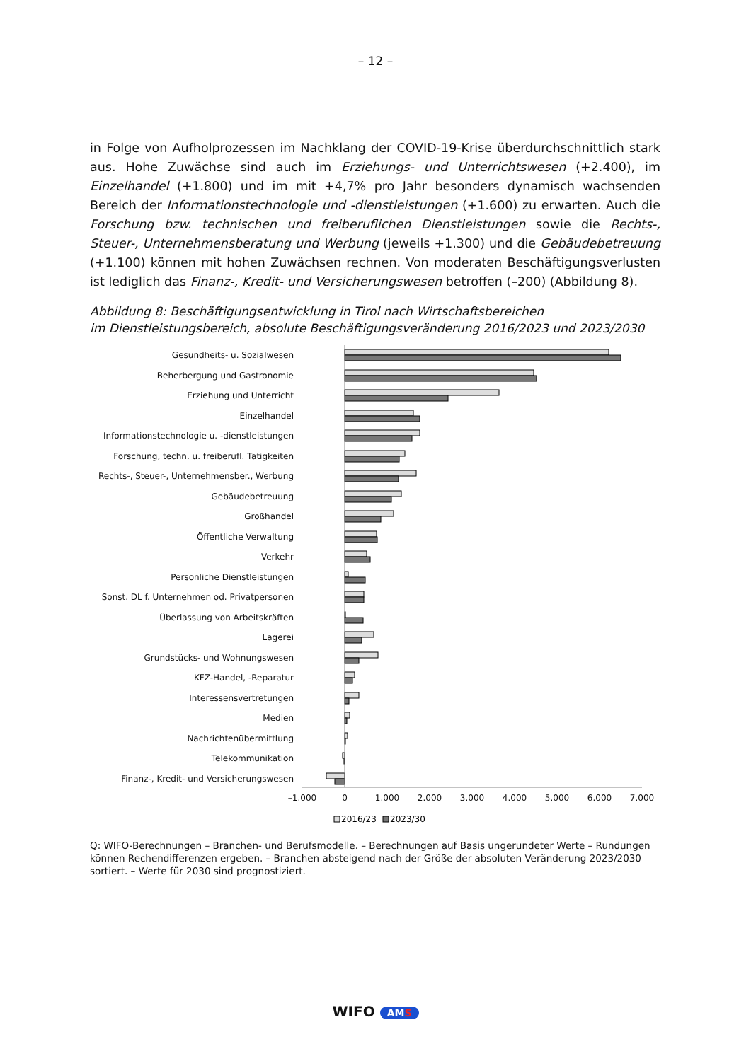– 12 –
in Folge von Aufholprozessen im Nachklang der COVID-19-Krise überdurchschnittlich stark aus. Hohe Zuwächse sind auch im Erziehungs- und Unterrichtswesen (+2.400), im Einzelhandel (+1.800) und im mit +4,7% pro Jahr besonders dynamisch wachsenden Bereich der Informationstechnologie und -dienstleistungen (+1.600) zu erwarten. Auch die Forschung bzw. technischen und freiberuflichen Dienstleistungen sowie die Rechts-, Steuer-, Unternehmensberatung und Werbung (jeweils +1.300) und die Gebäudebetreuung (+1.100) können mit hohen Zuwächsen rechnen. Von moderaten Beschäftigungsverlusten ist lediglich das Finanz-, Kredit- und Versicherungswesen betroffen (–200) (Abbildung 8).
Abbildung 8: Beschäftigungsentwicklung in Tirol nach Wirtschaftsbereichen
im Dienstleistungsbereich, absolute Beschäftigungsveränderung 2016/2023 und 2023/2030
Gesundheits- u. Sozialwesen
Beherbergung und Gastronomie
Erziehung und Unterricht
Einzelhandel
Informationstechnologie u. -dienstleistungen
Forschung, techn. u. freiberufl. Tätigkeiten
Rechts-, Steuer-, Unternehmensber., Werbung
Gebäudebetreuung
Großhandel
Öffentliche Verwaltung
Verkehr
Persönliche Dienstleistungen
Sonst. DL f. Unternehmen od. Privatpersonen
Überlassung von Arbeitskräften
Lagerei
Grundstücks- und Wohnungswesen
KFZ-Handel, -Reparatur
Interessensvertretungen
Medien
Nachrichtenübermittlung
Telekommunikation
Finanz-, Kredit- und Versicherungswesen
–1.000
0
1.000
2.000
3.000
4.000
5.000
6.000
7.000
2016/23
2023/30
Q: WIFO-Berechnungen – Branchen- und Berufsmodelle. – Berechnungen auf Basis ungerundeter Werte – Rundungen können Rechendifferenzen ergeben. – Branchen absteigend nach der Größe der absoluten Veränderung 2023/2030 sortiert. – Werte für 2030 sind prognostiziert.
WIFO AMS